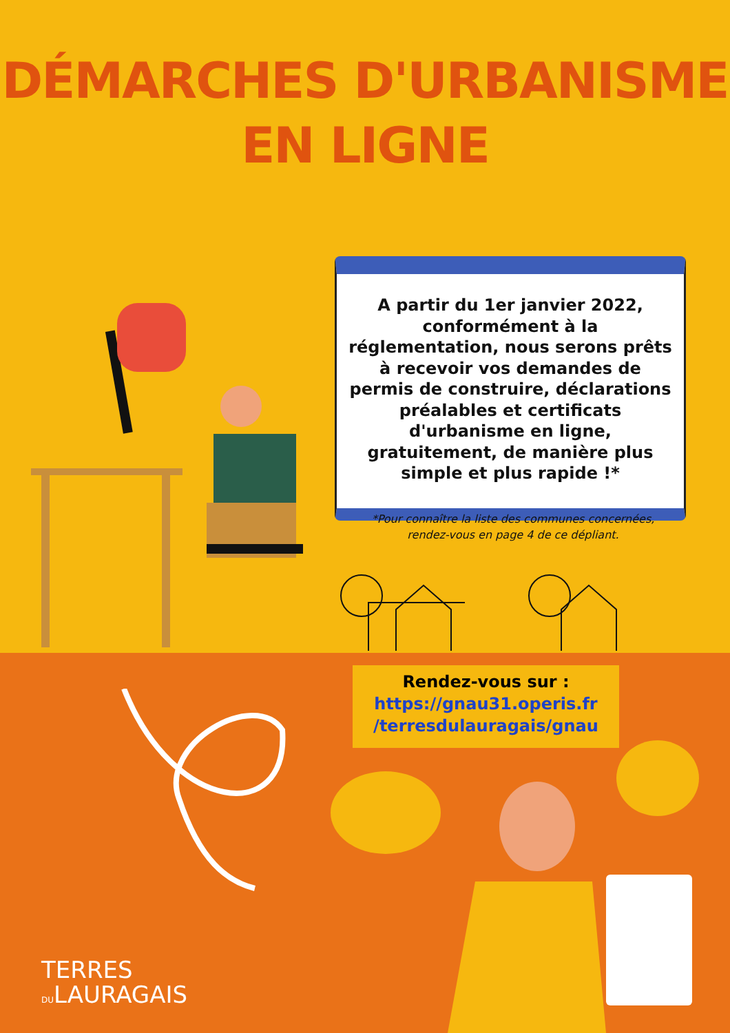DÉMARCHES D'URBANISME
EN LIGNE
A partir du 1er janvier 2022, conformément à la réglementation, nous serons prêts à recevoir vos demandes de permis de construire, déclarations préalables et certificats d'urbanisme en ligne, gratuitement, de manière plus simple et plus rapide !*
*Pour connaître la liste des communes concernées, rendez-vous en page 4 de ce dépliant.
Rendez-vous sur :
https://gnau31.operis.fr
/terresdulauragais/gnau
TERRES
DULAURAGAIS